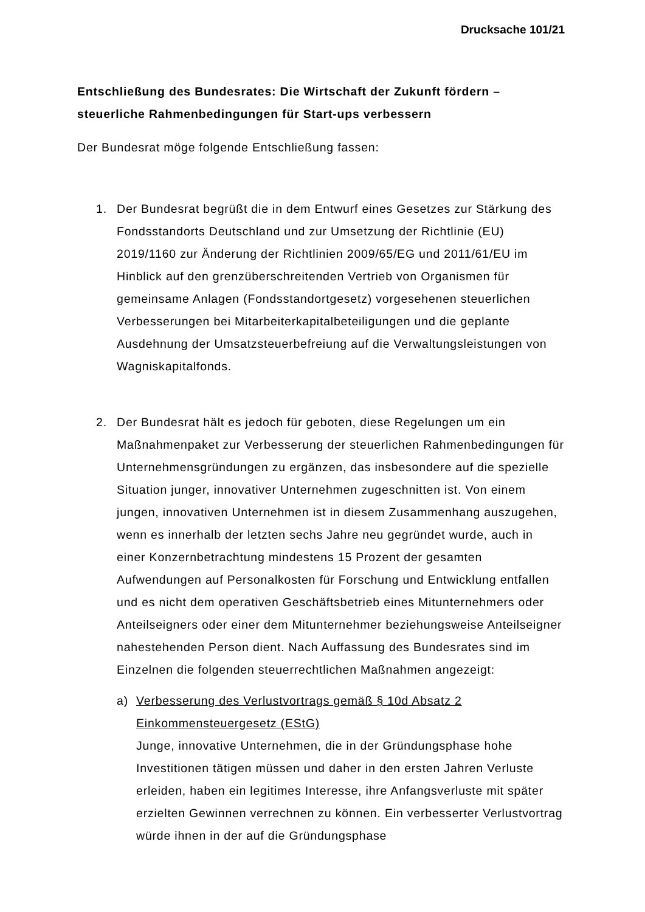Drucksache 101/21
Entschließung des Bundesrates: Die Wirtschaft der Zukunft fördern – steuerliche Rahmenbedingungen für Start-ups verbessern
Der Bundesrat möge folgende Entschließung fassen:
1. Der Bundesrat begrüßt die in dem Entwurf eines Gesetzes zur Stärkung des Fondsstandorts Deutschland und zur Umsetzung der Richtlinie (EU) 2019/1160 zur Änderung der Richtlinien 2009/65/EG und 2011/61/EU im Hinblick auf den grenzüberschreitenden Vertrieb von Organismen für gemeinsame Anlagen (Fondsstandortgesetz) vorgesehenen steuerlichen Verbesserungen bei Mitarbeiterkapitalbeteiligungen und die geplante Ausdehnung der Umsatzsteuerbefreiung auf die Verwaltungsleistungen von Wagniskapitalfonds.
2. Der Bundesrat hält es jedoch für geboten, diese Regelungen um ein Maßnahmenpaket zur Verbesserung der steuerlichen Rahmenbedingungen für Unternehmensgründungen zu ergänzen, das insbesondere auf die spezielle Situation junger, innovativer Unternehmen zugeschnitten ist. Von einem jungen, innovativen Unternehmen ist in diesem Zusammenhang auszugehen, wenn es innerhalb der letzten sechs Jahre neu gegründet wurde, auch in einer Konzernbetrachtung mindestens 15 Prozent der gesamten Aufwendungen auf Personalkosten für Forschung und Entwicklung entfallen und es nicht dem operativen Geschäftsbetrieb eines Mitunternehmers oder Anteilseigners oder einer dem Mitunternehmer beziehungsweise Anteilseigner nahestehenden Person dient. Nach Auffassung des Bundesrates sind im Einzelnen die folgenden steuerrechtlichen Maßnahmen angezeigt:
a) Verbesserung des Verlustvortrags gemäß § 10d Absatz 2 Einkommensteuergesetz (EStG)
Junge, innovative Unternehmen, die in der Gründungsphase hohe Investitionen tätigen müssen und daher in den ersten Jahren Verluste erleiden, haben ein legitimes Interesse, ihre Anfangsverluste mit später erzielten Gewinnen verrechnen zu können. Ein verbesserter Verlustvortrag würde ihnen in der auf die Gründungsphase